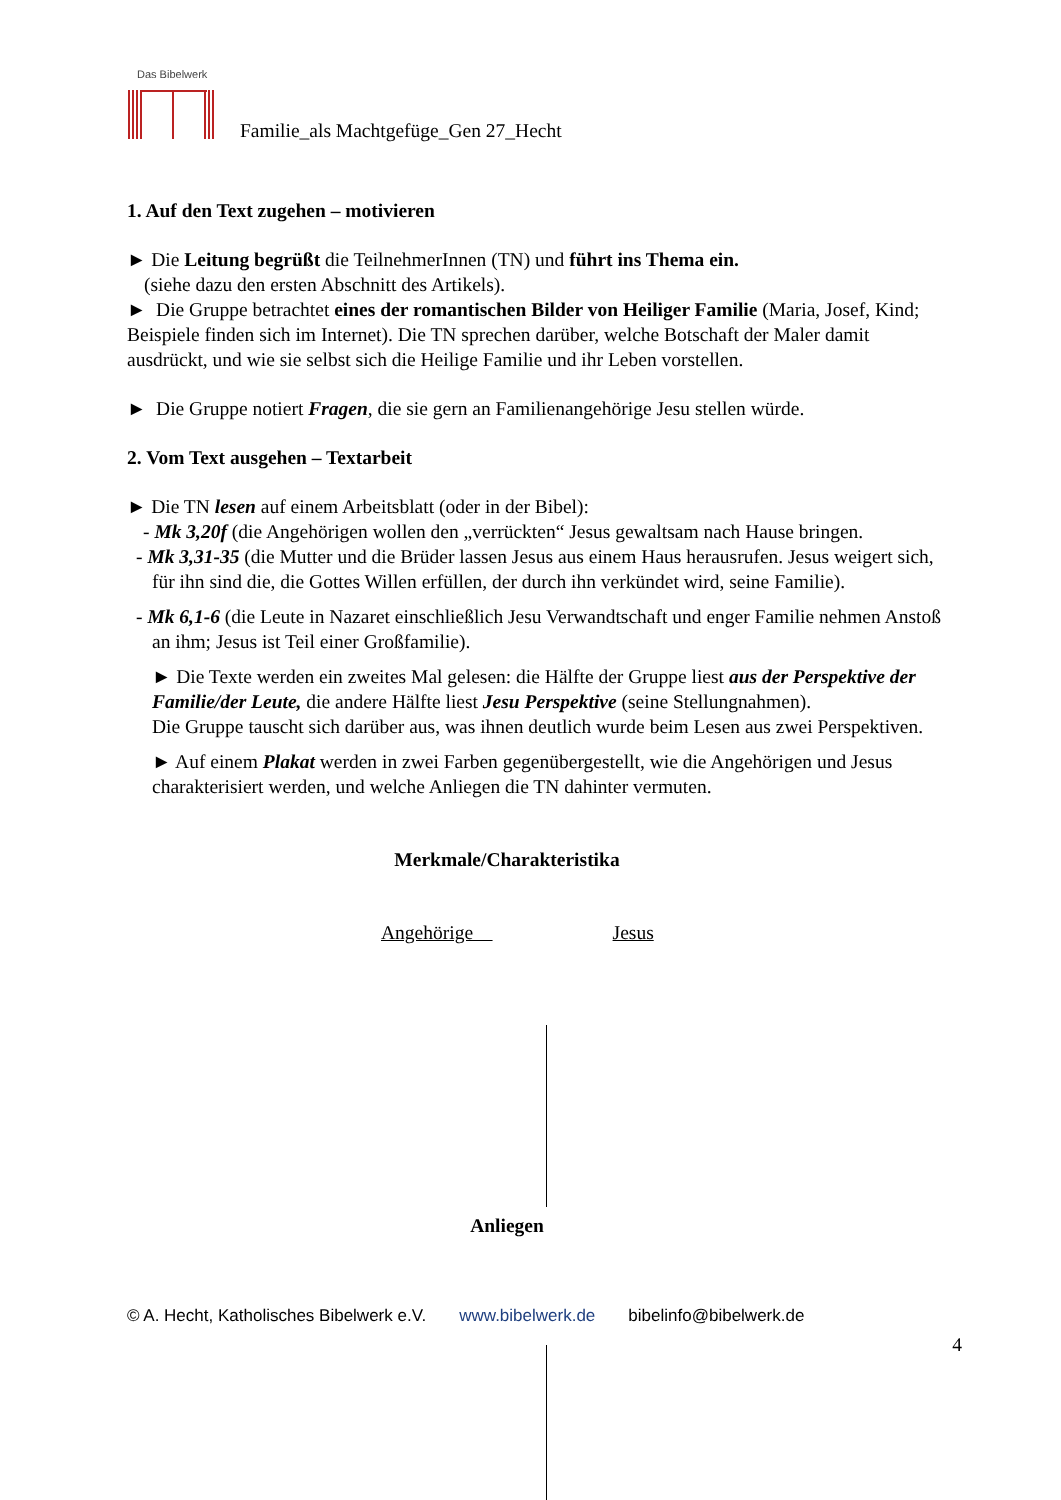Das Bibelwerk
Familie_als Machtgefüge_Gen 27_Hecht
1. Auf den Text zugehen – motivieren
► Die Leitung begrüßt die TeilnehmerInnen (TN) und führt ins Thema ein.
(siehe dazu den ersten Abschnitt des Artikels).
► Die Gruppe betrachtet eines der romantischen Bilder von Heiliger Familie (Maria, Josef, Kind; Beispiele finden sich im Internet). Die TN sprechen darüber, welche Botschaft der Maler damit ausdrückt, und wie sie selbst sich die Heilige Familie und ihr Leben vorstellen.
► Die Gruppe notiert Fragen, die sie gern an Familienangehörige Jesu stellen würde.
2. Vom Text ausgehen – Textarbeit
► Die TN lesen auf einem Arbeitsblatt (oder in der Bibel):
- Mk 3,20f (die Angehörigen wollen den „verrückten“ Jesus gewaltsam nach Hause bringen.
- Mk 3,31-35 (die Mutter und die Brüder lassen Jesus aus einem Haus herausrufen. Jesus weigert sich, für ihn sind die, die Gottes Willen erfüllen, der durch ihn verkündet wird, seine Familie).
- Mk 6,1-6 (die Leute in Nazaret einschließlich Jesu Verwandtschaft und enger Familie nehmen Anstoß an ihm; Jesus ist Teil einer Großfamilie).
► Die Texte werden ein zweites Mal gelesen: die Hälfte der Gruppe liest aus der Perspektive der Familie/der Leute, die andere Hälfte liest Jesu Perspektive (seine Stellungnahmen).
Die Gruppe tauscht sich darüber aus, was ihnen deutlich wurde beim Lesen aus zwei Perspektiven.
► Auf einem Plakat werden in zwei Farben gegenübergestellt, wie die Angehörigen und Jesus charakterisiert werden, und welche Anliegen die TN dahinter vermuten.
Merkmale/Charakteristika
Angehörige Jesus
Anliegen
© A. Hecht, Katholisches Bibelwerk e.V. www.bibelwerk.de bibelinfo@bibelwerk.de
4